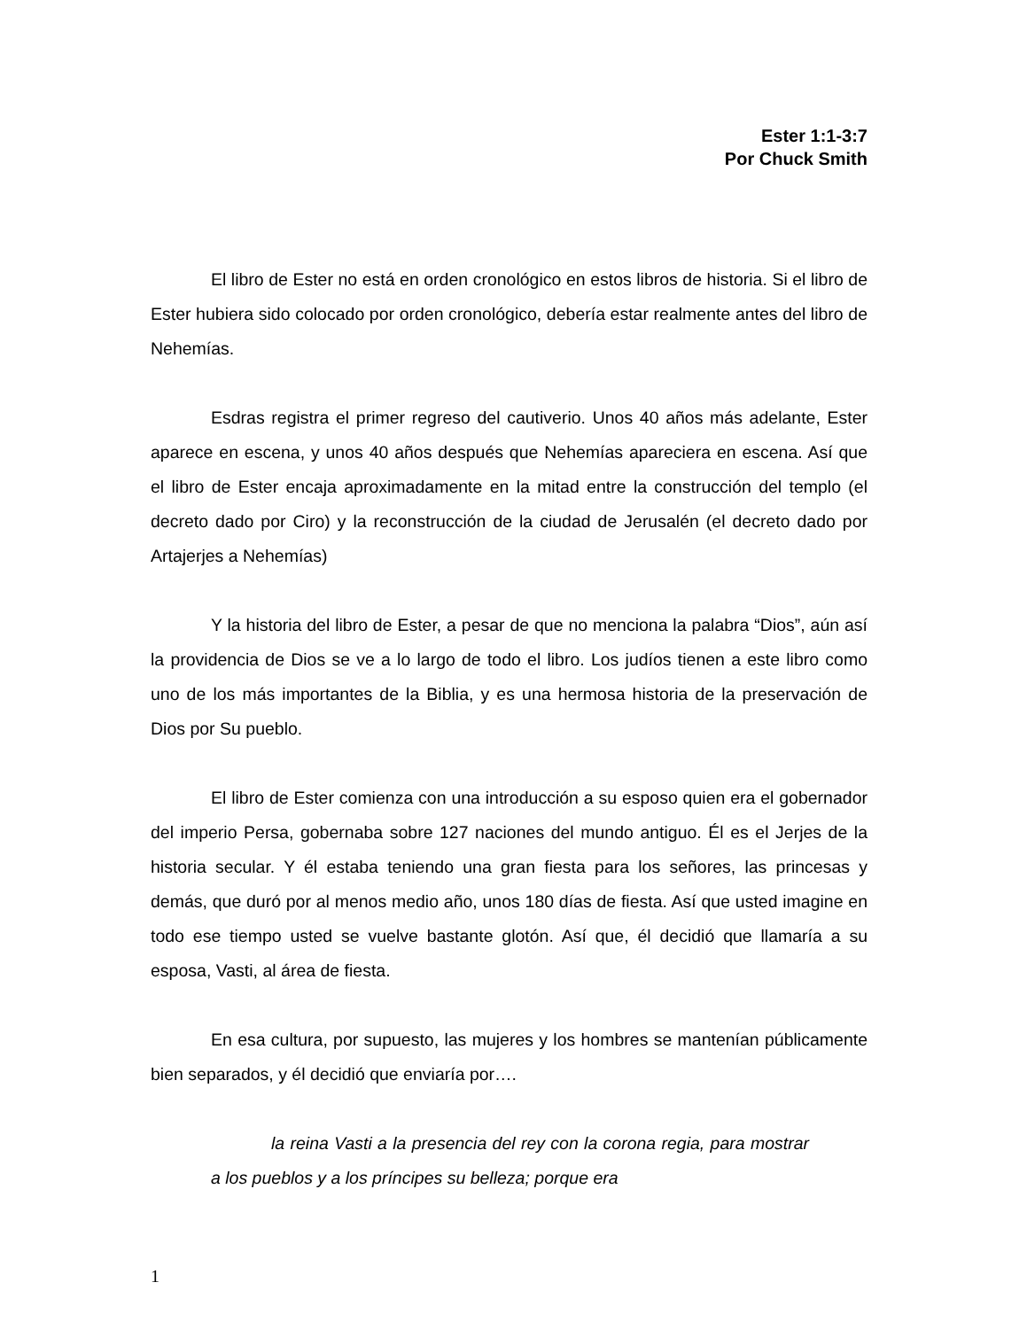Ester 1:1-3:7
Por Chuck Smith
El libro de Ester no está en orden cronológico en estos libros de historia. Si el libro de Ester hubiera sido colocado por orden cronológico, debería estar realmente antes del libro de Nehemías.
Esdras registra el primer regreso del cautiverio. Unos 40 años más adelante, Ester aparece en escena, y unos 40 años después que Nehemías apareciera en escena. Así que el libro de Ester encaja aproximadamente en la mitad entre la construcción del templo (el decreto dado por Ciro) y la reconstrucción de la ciudad de Jerusalén (el decreto dado por Artajerjes a Nehemías)
Y la historia del libro de Ester, a pesar de que no menciona la palabra “Dios”, aún así la providencia de Dios se ve a lo largo de todo el libro. Los judíos tienen a este libro como uno de los más importantes de la Biblia, y es una hermosa historia de la preservación de Dios por Su pueblo.
El libro de Ester comienza con una introducción a su esposo quien era el gobernador del imperio Persa, gobernaba sobre 127 naciones del mundo antiguo. Él es el Jerjes de la historia secular. Y él estaba teniendo una gran fiesta para los señores, las princesas y demás, que duró por al menos medio año, unos 180 días de fiesta. Así que usted imagine en todo ese tiempo usted se vuelve bastante glotón. Así que, él decidió que llamaría a su esposa, Vasti, al área de fiesta.
En esa cultura, por supuesto, las mujeres y los hombres se mantenían públicamente bien separados, y él decidió que enviaría por….
la reina Vasti a la presencia del rey con la corona regia, para mostrar a los pueblos y a los príncipes su belleza; porque era
1